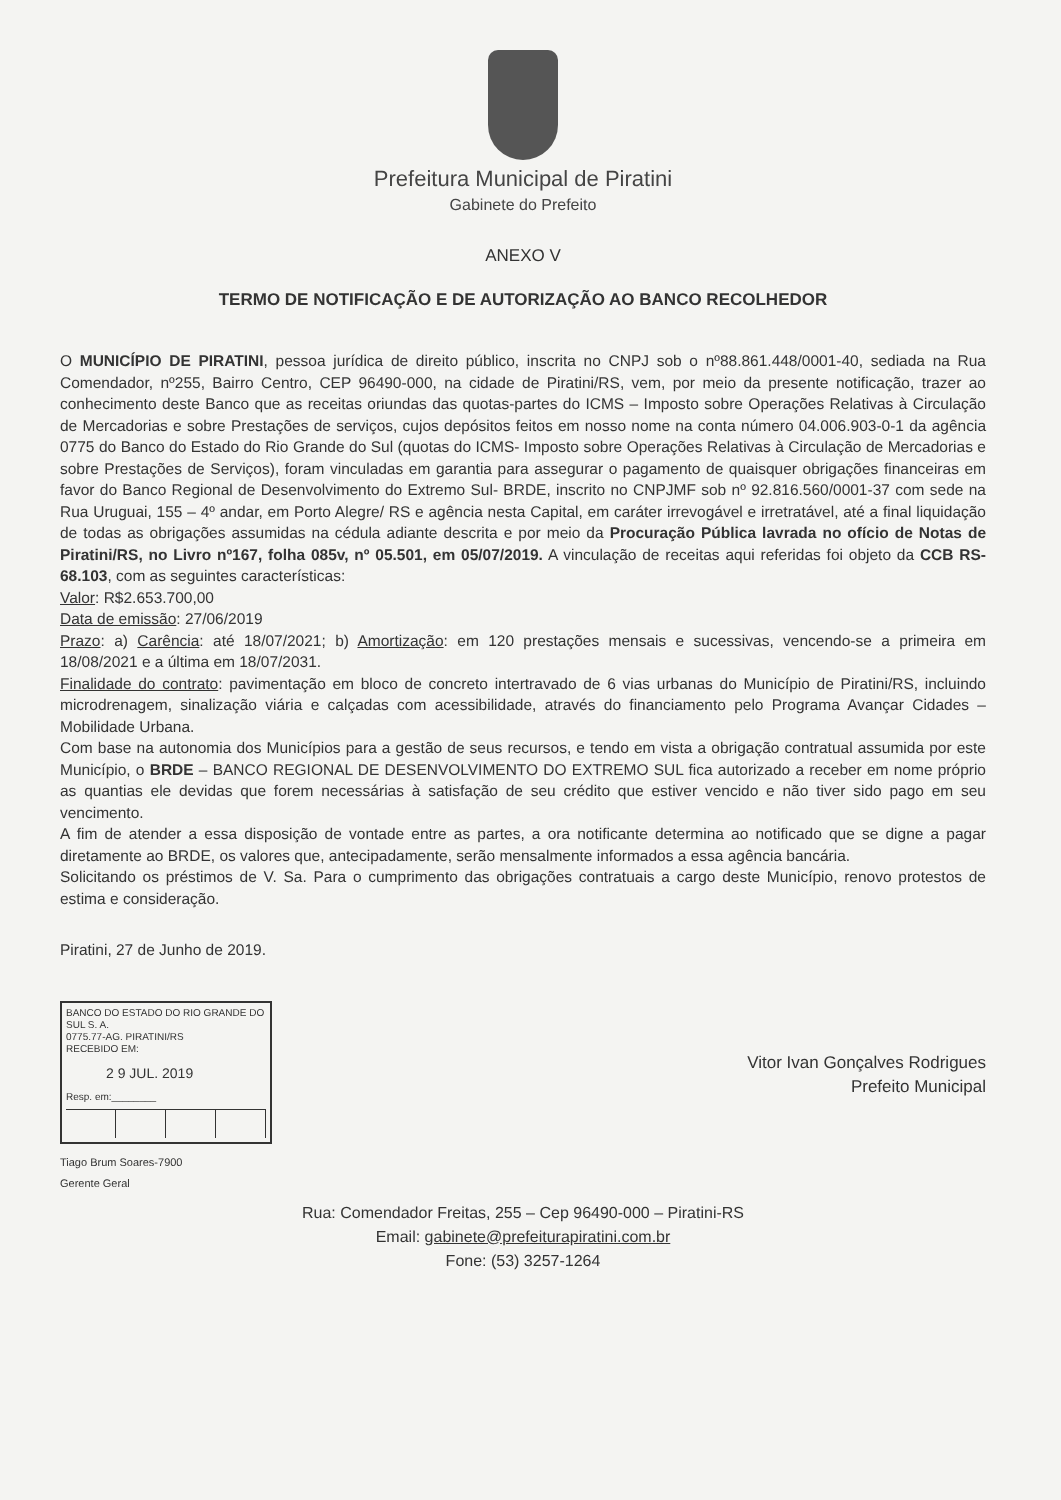Prefeitura Municipal de Piratini
Gabinete do Prefeito
ANEXO V
TERMO DE NOTIFICAÇÃO E DE AUTORIZAÇÃO AO BANCO RECOLHEDOR
O MUNICÍPIO DE PIRATINI, pessoa jurídica de direito público, inscrita no CNPJ sob o nº88.861.448/0001-40, sediada na Rua Comendador, nº255, Bairro Centro, CEP 96490-000, na cidade de Piratini/RS, vem, por meio da presente notificação, trazer ao conhecimento deste Banco que as receitas oriundas das quotas-partes do ICMS – Imposto sobre Operações Relativas à Circulação de Mercadorias e sobre Prestações de serviços, cujos depósitos feitos em nosso nome na conta número 04.006.903-0-1 da agência 0775 do Banco do Estado do Rio Grande do Sul (quotas do ICMS- Imposto sobre Operações Relativas à Circulação de Mercadorias e sobre Prestações de Serviços), foram vinculadas em garantia para assegurar o pagamento de quaisquer obrigações financeiras em favor do Banco Regional de Desenvolvimento do Extremo Sul- BRDE, inscrito no CNPJMF sob nº 92.816.560/0001-37 com sede na Rua Uruguai, 155 – 4º andar, em Porto Alegre/ RS e agência nesta Capital, em caráter irrevogável e irretratável, até a final liquidação de todas as obrigações assumidas na cédula adiante descrita e por meio da Procuração Pública lavrada no ofício de Notas de Piratini/RS, no Livro nº167, folha 085v, nº 05.501, em 05/07/2019. A vinculação de receitas aqui referidas foi objeto da CCB RS-68.103, com as seguintes características:
Valor: R$2.653.700,00
Data de emissão: 27/06/2019
Prazo: a) Carência: até 18/07/2021; b) Amortização: em 120 prestações mensais e sucessivas, vencendo-se a primeira em 18/08/2021 e a última em 18/07/2031.
Finalidade do contrato: pavimentação em bloco de concreto intertravado de 6 vias urbanas do Município de Piratini/RS, incluindo microdrenagem, sinalização viária e calçadas com acessibilidade, através do financiamento pelo Programa Avançar Cidades – Mobilidade Urbana.
Com base na autonomia dos Municípios para a gestão de seus recursos, e tendo em vista a obrigação contratual assumida por este Município, o BRDE – BANCO REGIONAL DE DESENVOLVIMENTO DO EXTREMO SUL fica autorizado a receber em nome próprio as quantias ele devidas que forem necessárias à satisfação de seu crédito que estiver vencido e não tiver sido pago em seu vencimento.
A fim de atender a essa disposição de vontade entre as partes, a ora notificante determina ao notificado que se digne a pagar diretamente ao BRDE, os valores que, antecipadamente, serão mensalmente informados a essa agência bancária.
Solicitando os préstimos de V. Sa. Para o cumprimento das obrigações contratuais a cargo deste Município, renovo protestos de estima e consideração.
Piratini, 27 de Junho de 2019.
BANCO DO ESTADO DO RIO GRANDE DO SUL S. A.
0775.77-AG. PIRATINI/RS
RECEBIDO EM:
2 9 JUL. 2019
Resp. em:________
Tiago Brum Soares-7900
Gerente Geral
Vitor Ivan Gonçalves Rodrigues
Prefeito Municipal
Rua: Comendador Freitas, 255 – Cep 96490-000 – Piratini-RS
Email: gabinete@prefeiturapiratini.com.br
Fone: (53) 3257-1264